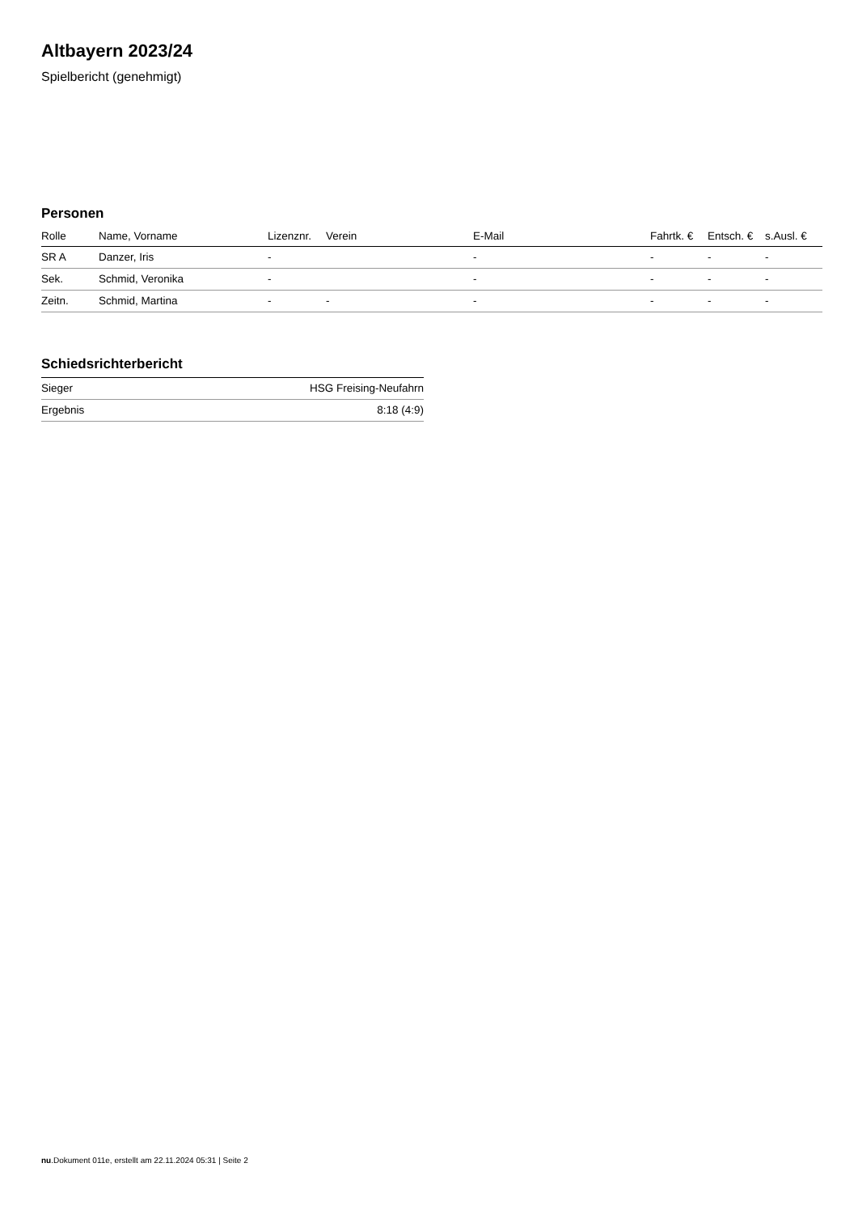Altbayern 2023/24
Spielbericht (genehmigt)
Personen
| Rolle | Name, Vorname | Lizenznr. | Verein | E-Mail | Fahrtk. € | Entsch. € | s.Ausl. € |
| --- | --- | --- | --- | --- | --- | --- | --- |
| SR A | Danzer, Iris | - | | - | - | - | - |
| Sek. | Schmid, Veronika | - | | - | - | - | - |
| Zeitn. | Schmid, Martina | - | - | - | - | - | - |
Schiedsrichterbericht
| Sieger | HSG Freising-Neufahrn |
| Ergebnis | 8:18 (4:9) |
nu.Dokument 011e, erstellt am 22.11.2024 05:31 | Seite 2